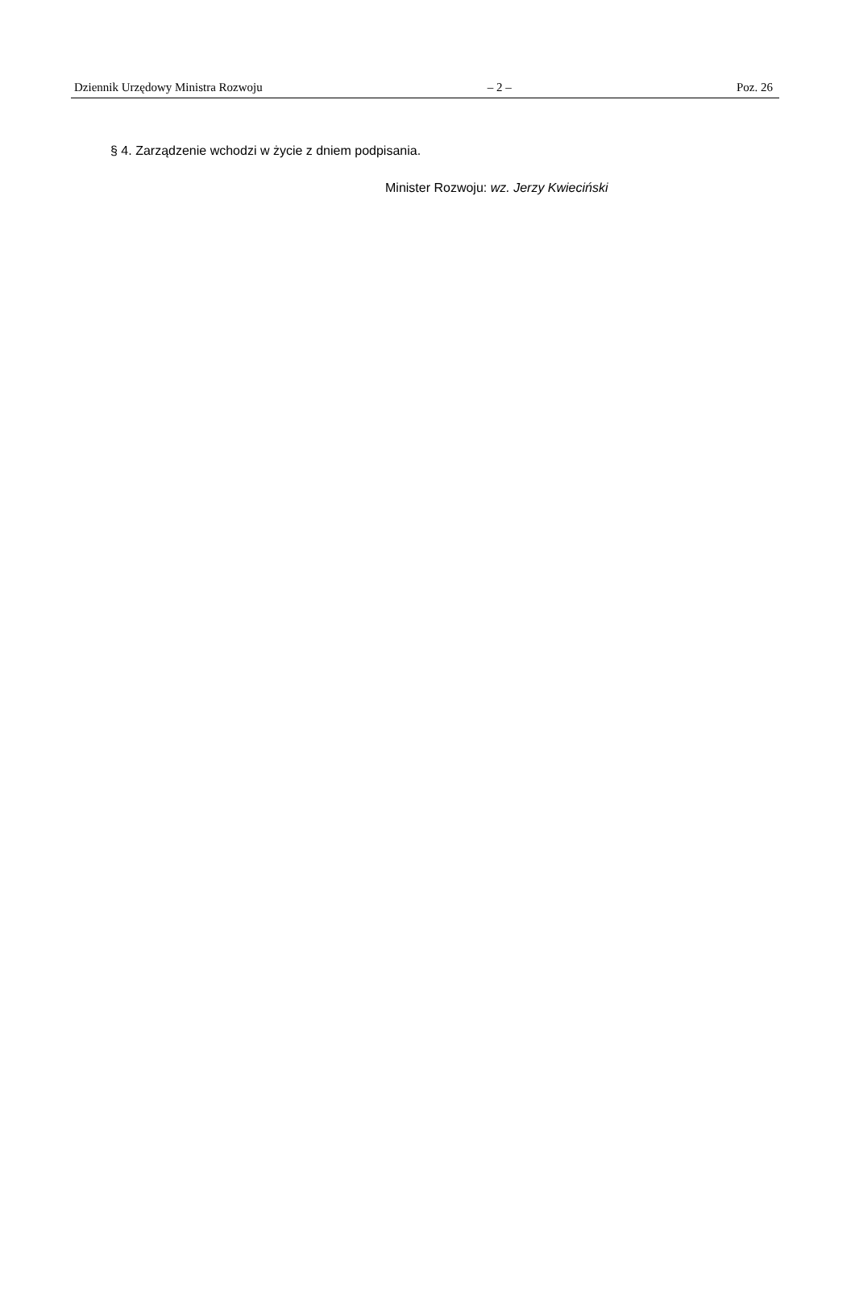Dziennik Urzędowy Ministra Rozwoju – 2 – Poz. 26
§ 4. Zarządzenie wchodzi w życie z dniem podpisania.
Minister Rozwoju: wz. Jerzy Kwieciński